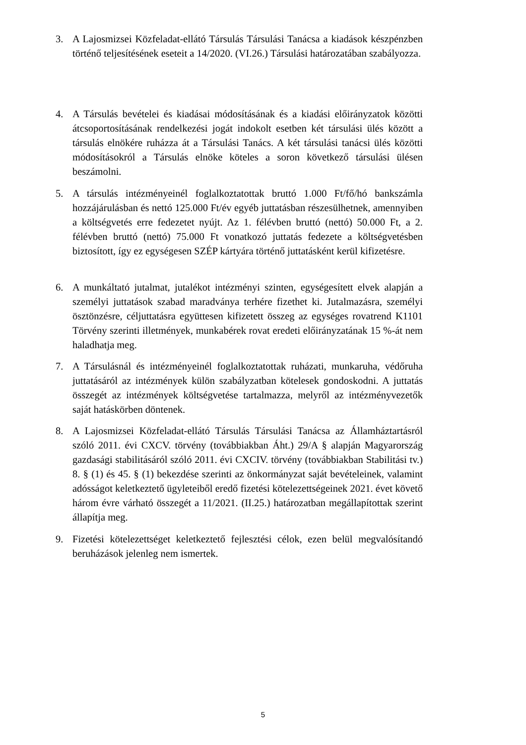3. A Lajosmizsei Közfeladat-ellátó Társulás Társulási Tanácsa a kiadások készpénzben történő teljesítésének eseteit a 14/2020. (VI.26.) Társulási határozatában szabályozza.
4. A Társulás bevételei és kiadásai módosításának és a kiadási előirányzatok közötti átcsoportosításának rendelkezési jogát indokolt esetben két társulási ülés között a társulás elnökére ruházza át a Társulási Tanács. A két társulási tanácsi ülés közötti módosításokról a Társulás elnöke köteles a soron következő társulási ülésen beszámolni.
5. A társulás intézményeinél foglalkoztatottak bruttó 1.000 Ft/fő/hó bankszámla hozzájárulásban és nettó 125.000 Ft/év egyéb juttatásban részesülhetnek, amennyiben a költségvetés erre fedezetet nyújt. Az 1. félévben bruttó (nettó) 50.000 Ft, a 2. félévben bruttó (nettó) 75.000 Ft vonatkozó juttatás fedezete a költségvetésben biztosított, így ez egységesen SZÉP kártyára történő juttatásként kerül kifizetésre.
6. A munkáltató jutalmat, jutalékot intézményi szinten, egységesített elvek alapján a személyi juttatások szabad maradványa terhére fizethet ki. Jutalmazásra, személyi ösztönzésre, céljuttatásra együttesen kifizetett összeg az egységes rovatrend K1101 Törvény szerinti illetmények, munkabérek rovat eredeti előirányzatának 15 %-át nem haladhatja meg.
7. A Társulásnál és intézményeinél foglalkoztatottak ruházati, munkaruha, védőruha juttatásáról az intézmények külön szabályzatban kötelesek gondoskodni. A juttatás összegét az intézmények költségvetése tartalmazza, melyről az intézményvezetők saját hatáskörben döntenek.
8. A Lajosmizsei Közfeladat-ellátó Társulás Társulási Tanácsa az Államháztartásról szóló 2011. évi CXCV. törvény (továbbiakban Áht.) 29/A § alapján Magyarország gazdasági stabilitásáról szóló 2011. évi CXCIV. törvény (továbbiakban Stabilitási tv.) 8. § (1) és 45. § (1) bekezdése szerinti az önkormányzat saját bevételeinek, valamint adósságot keletkeztető ügyleteiből eredő fizetési kötelezettségeinek 2021. évet követő három évre várható összegét a 11/2021. (II.25.) határozatban megállapítottak szerint állapítja meg.
9. Fizetési kötelezettséget keletkeztető fejlesztési célok, ezen belül megvalósítandó beruházások jelenleg nem ismertek.
5